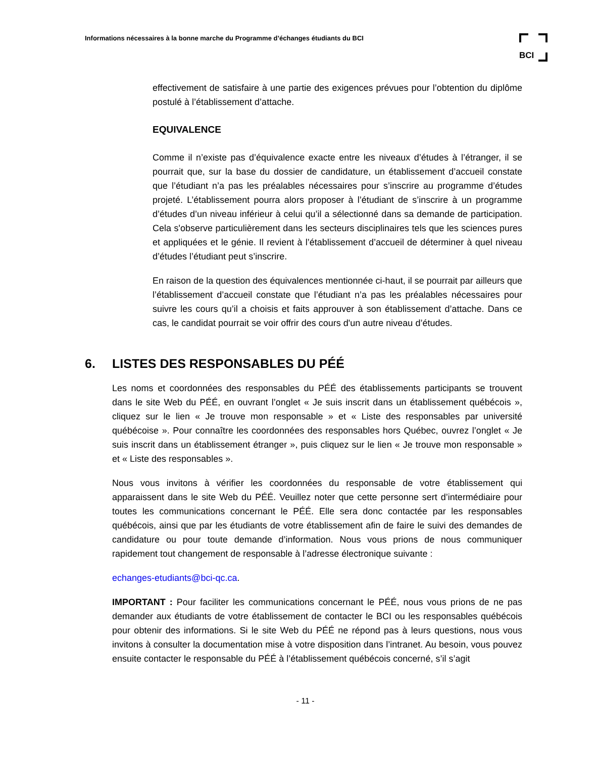Informations nécessaires à la bonne marche du Programme d’échanges étudiants du BCI
BCI
effectivement de satisfaire à une partie des exigences prévues pour l’obtention du diplôme postulé à l’établissement d’attache.
EQUIVALENCE
Comme il n’existe pas d’équivalence exacte entre les niveaux d’études à l’étranger, il se pourrait que, sur la base du dossier de candidature, un établissement d’accueil constate que l’étudiant n’a pas les préalables nécessaires pour s’inscrire au programme d’études projeté. L’établissement pourra alors proposer à l’étudiant de s’inscrire à un programme d’études d’un niveau inférieur à celui qu’il a sélectionné dans sa demande de participation. Cela s'observe particulièrement dans les secteurs disciplinaires tels que les sciences pures et appliquées et le génie. Il revient à l’établissement d’accueil de déterminer à quel niveau d’études l’étudiant peut s’inscrire.
En raison de la question des équivalences mentionnée ci-haut, il se pourrait par ailleurs que l’établissement d’accueil constate que l’étudiant n’a pas les préalables nécessaires pour suivre les cours qu’il a choisis et faits approuver à son établissement d’attache. Dans ce cas, le candidat pourrait se voir offrir des cours d'un autre niveau d’études.
6. LISTES DES RESPONSABLES DU PÉÉ
Les noms et coordonnées des responsables du PÉÉ des établissements participants se trouvent dans le site Web du PÉÉ, en ouvrant l’onglet « Je suis inscrit dans un établissement québécois », cliquez sur le lien « Je trouve mon responsable » et « Liste des responsables par université québécoise ». Pour connaître les coordonnées des responsables hors Québec, ouvrez l’onglet « Je suis inscrit dans un établissement étranger », puis cliquez sur le lien « Je trouve mon responsable » et « Liste des responsables ».
Nous vous invitons à vérifier les coordonnées du responsable de votre établissement qui apparaissent dans le site Web du PÉÉ. Veuillez noter que cette personne sert d’intermédiaire pour toutes les communications concernant le PÉÉ. Elle sera donc contactée par les responsables québécois, ainsi que par les étudiants de votre établissement afin de faire le suivi des demandes de candidature ou pour toute demande d’information. Nous vous prions de nous communiquer rapidement tout changement de responsable à l’adresse électronique suivante :
echanges-etudiants@bci-qc.ca.
IMPORTANT : Pour faciliter les communications concernant le PÉÉ, nous vous prions de ne pas demander aux étudiants de votre établissement de contacter le BCI ou les responsables québécois pour obtenir des informations. Si le site Web du PÉÉ ne répond pas à leurs questions, nous vous invitons à consulter la documentation mise à votre disposition dans l’intranet. Au besoin, vous pouvez ensuite contacter le responsable du PÉÉ à l’établissement québécois concerné, s’il s’agit
- 11 -